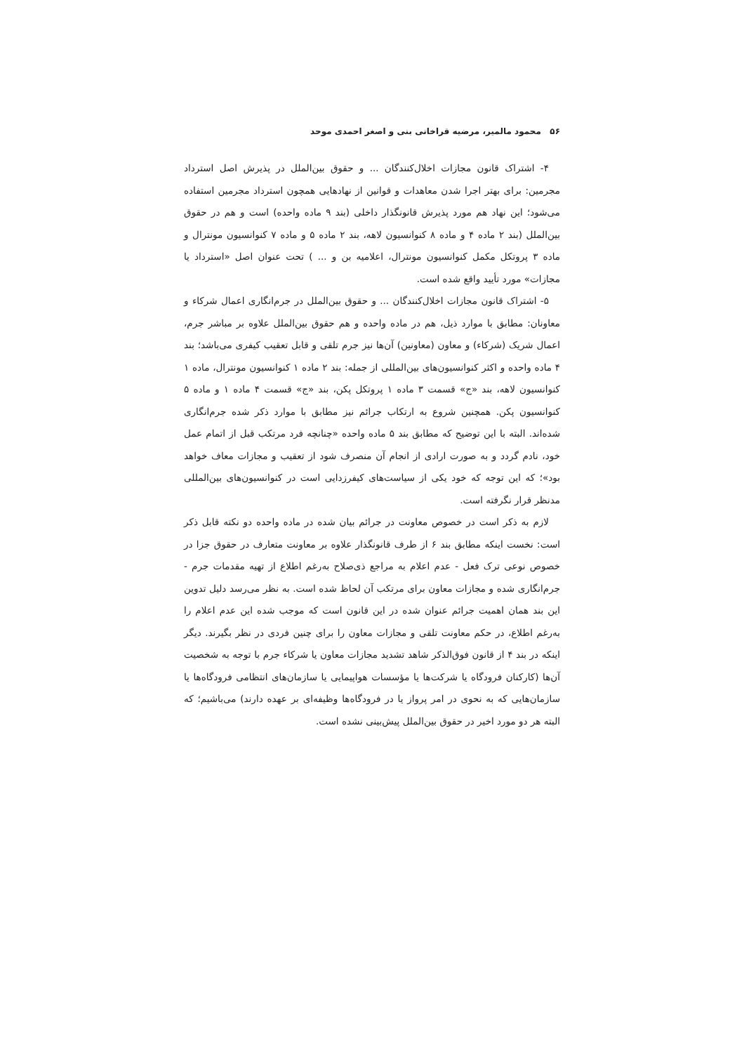۵۶ محمود مالمیر، مرضیه قراخانی بنی و اصغر احمدی موحد
۴- اشتراک قانون مجازات اخلال‌کنندگان ... و حقوق بین‌الملل در پذیرش اصل استرداد مجرمین: برای بهتر اجرا شدن معاهدات و قوانین از نهادهایی همچون استرداد مجرمین استفاده می‌شود؛ این نهاد هم مورد پذیرش قانونگذار داخلی (بند ۹ ماده واحده) است و هم در حقوق بین‌الملل (بند ۲ ماده ۴ و ماده ۸ کنوانسیون لاهه، بند ۲ ماده ۵ و ماده ۷ کنوانسیون مونترال و ماده ۳ پروتکل مکمل کنوانسیون مونترال، اعلامیه بن و ... ) تحت عنوان اصل «استرداد یا مجازات» مورد تأیید واقع شده است.
۵- اشتراک قانون مجازات اخلال‌کنندگان ... و حقوق بین‌الملل در جرم‌انگاری اعمال شرکاء و معاونان: مطابق با موارد ذیل، هم در ماده واحده و هم حقوق بین‌الملل علاوه بر مباشر جرم، اعمال شریک (شرکاء) و معاون (معاونین) آن‌ها نیز جرم تلقی و قابل تعقیب کیفری می‌باشد؛ بند ۴ ماده واحده و اکثر کنوانسیون‌های بین‌المللی از جمله: بند ۲ ماده ۱ کنوانسیون مونترال، ماده ۱ کنوانسیون لاهه، بند «ج» قسمت ۳ ماده ۱ پروتکل پکن، بند «ج» قسمت ۴ ماده ۱ و ماده ۵ کنوانسیون پکن. همچنین شروع به ارتکاب جرائم نیز مطابق با موارد ذکر شده جرم‌انگاری شده‌اند. البته با این توضیح که مطابق بند ۵ ماده واحده «چنانچه فرد مرتکب قبل از اتمام عمل خود، نادم گردد و به صورت ارادی از انجام آن منصرف شود از تعقیب و مجازات معاف خواهد بود»؛ که این توجه که خود یکی از سیاست‌های کیفرزدایی است در کنوانسیون‌های بین‌المللی مدنظر قرار نگرفته است.
لازم به ذکر است در خصوص معاونت در جرائم بیان شده در ماده واحده دو نکته قابل ذکر است: نخست اینکه مطابق بند ۶ از طرف قانونگذار علاوه بر معاونت متعارف در حقوق جزا در خصوص نوعی ترک فعل - عدم اعلام به مراجع ذی‌صلاح به‌رغم اطلاع از تهیه مقدمات جرم - جرم‌انگاری شده و مجازات معاون برای مرتکب آن لحاظ شده است. به نظر می‌رسد دلیل تدوین این بند همان اهمیت جرائم عنوان شده در این قانون است که موجب شده این عدم اعلام را به‌رغم اطلاع، در حکم معاونت تلقی و مجازات معاون را برای چنین فردی در نظر بگیرند. دیگر اینکه در بند ۴ از قانون فوق‌الذکر شاهد تشدید مجازات معاون یا شرکاء جرم با توجه به شخصیت آن‌ها (کارکنان فرودگاه یا شرکت‌ها یا مؤسسات هواپیمایی یا سازمان‌های انتظامی فرودگاه‌ها یا سازمان‌هایی که به نحوی در امر پرواز یا در فرودگاه‌ها وظیفه‌ای بر عهده دارند) می‌باشیم؛ که البته هر دو مورد اخیر در حقوق بین‌الملل پیش‌بینی نشده است.